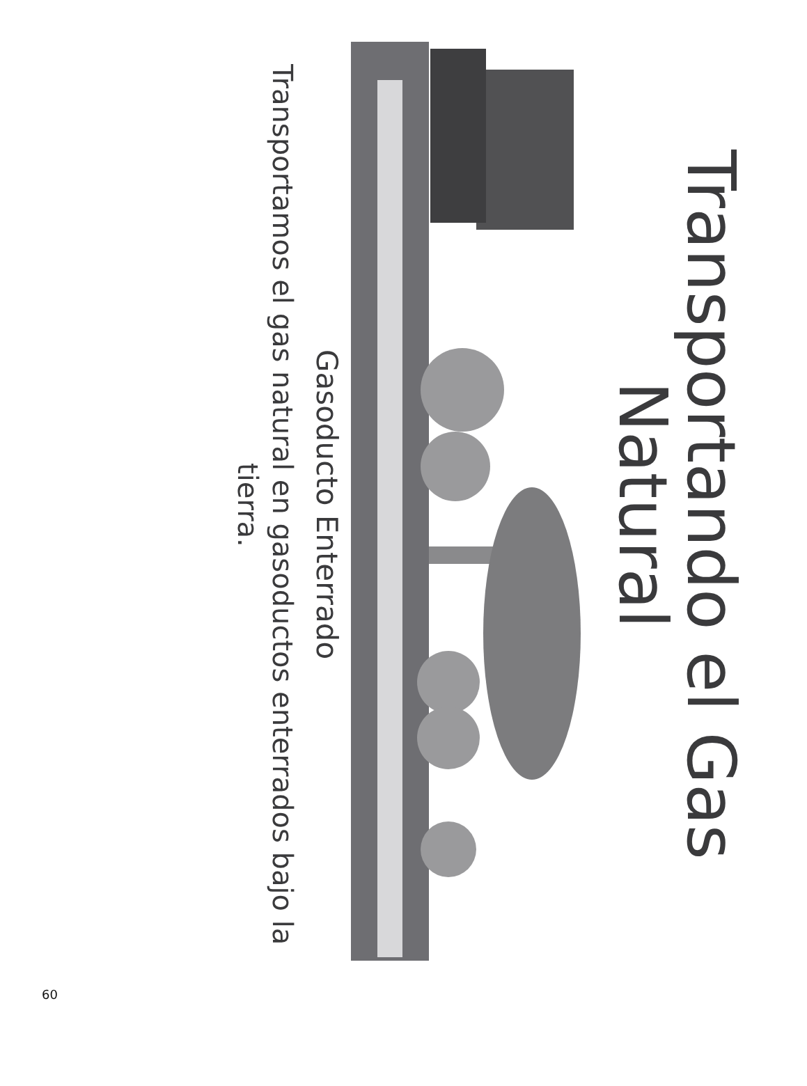Transportando el Gas Natural
Gasoducto Enterrado
Transportamos el gas natural en gasoductos enterrados bajo la tierra.
60